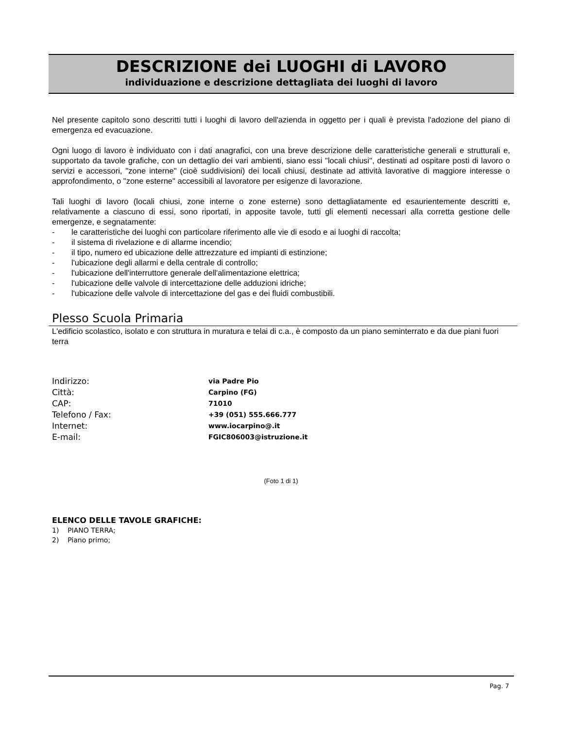DESCRIZIONE dei LUOGHI di LAVORO
individuazione e descrizione dettagliata dei luoghi di lavoro
Nel presente capitolo sono descritti tutti i luoghi di lavoro dell'azienda in oggetto per i quali è prevista l'adozione del piano di emergenza ed evacuazione.
Ogni luogo di lavoro è individuato con i dati anagrafici, con una breve descrizione delle caratteristiche generali e strutturali e, supportato da tavole grafiche, con un dettaglio dei vari ambienti, siano essi "locali chiusi", destinati ad ospitare posti di lavoro o servizi e accessori, "zone interne" (cioè suddivisioni) dei locali chiusi, destinate ad attività lavorative di maggiore interesse o approfondimento, o "zone esterne" accessibili al lavoratore per esigenze di lavorazione.
Tali luoghi di lavoro (locali chiusi, zone interne o zone esterne) sono dettagliatamente ed esaurientemente descritti e, relativamente a ciascuno di essi, sono riportati, in apposite tavole, tutti gli elementi necessari alla corretta gestione delle emergenze, e segnatamente:
- le caratteristiche dei luoghi con particolare riferimento alle vie di esodo e ai luoghi di raccolta;
- il sistema di rivelazione e di allarme incendio;
- il tipo, numero ed ubicazione delle attrezzature ed impianti di estinzione;
- l'ubicazione degli allarmi e della centrale di controllo;
- l'ubicazione dell'interruttore generale dell'alimentazione elettrica;
- l'ubicazione delle valvole di intercettazione delle adduzioni idriche;
- l'ubicazione delle valvole di intercettazione del gas e dei fluidi combustibili.
Plesso Scuola Primaria
L'edificio scolastico, isolato e con struttura in muratura e telai di c.a., è composto da un piano seminterrato e da due piani fuori terra
Indirizzo:
via Padre Pio
Città:
Carpino (FG)
CAP:
71010
Telefono / Fax:
+39 (051) 555.666.777
Internet:
www.iocarpino@.it
E-mail:
FGIC806003@istruzione.it
(Foto 1 di 1)
ELENCO DELLE TAVOLE GRAFICHE:
1) PIANO TERRA;
2) Piano primo;
Pag. 7